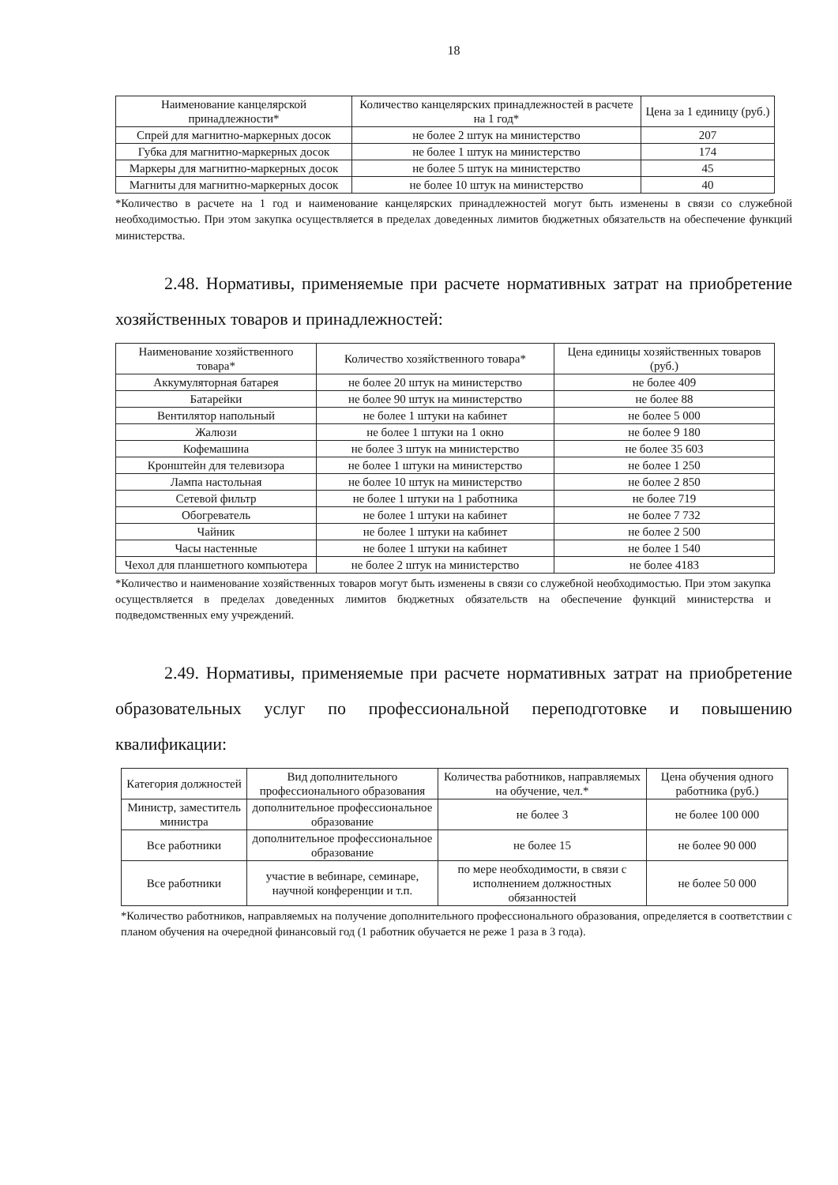18
| Наименование канцелярской принадлежности* | Количество канцелярских принадлежностей в расчете на 1 год* | Цена за 1 единицу (руб.) |
| --- | --- | --- |
| Спрей для магнитно-маркерных досок | не более 2 штук на министерство | 207 |
| Губка для магнитно-маркерных досок | не более 1 штук на министерство | 174 |
| Маркеры для магнитно-маркерных досок | не более 5 штук на министерство | 45 |
| Магниты для магнитно-маркерных досок | не более 10 штук на министерство | 40 |
*Количество в расчете на 1 год и наименование канцелярских принадлежностей могут быть изменены в связи со служебной необходимостью. При этом закупка осуществляется в пределах доведенных лимитов бюджетных обязательств на обеспечение функций министерства.
2.48. Нормативы, применяемые при расчете нормативных затрат на приобретение хозяйственных товаров и принадлежностей:
| Наименование хозяйственного товара* | Количество хозяйственного товара* | Цена единицы хозяйственных товаров (руб.) |
| --- | --- | --- |
| Аккумуляторная батарея | не более 20 штук на министерство | не более 409 |
| Батарейки | не более 90 штук на министерство | не более 88 |
| Вентилятор напольный | не более 1 штуки на кабинет | не более 5 000 |
| Жалюзи | не более 1 штуки на 1 окно | не более 9 180 |
| Кофемашина | не более 3 штук на министерство | не более 35 603 |
| Кронштейн для телевизора | не более 1 штуки на министерство | не более 1 250 |
| Лампа настольная | не более 10 штук на министерство | не более 2 850 |
| Сетевой фильтр | не более 1 штуки на 1 работника | не более 719 |
| Обогреватель | не более 1 штуки на кабинет | не более 7 732 |
| Чайник | не более 1 штуки на кабинет | не более 2 500 |
| Часы настенные | не более 1 штуки на кабинет | не более 1 540 |
| Чехол для планшетного компьютера | не более 2 штук на министерство | не более 4183 |
*Количество и наименование хозяйственных товаров могут быть изменены в связи со служебной необходимостью. При этом закупка осуществляется в пределах доведенных лимитов бюджетных обязательств на обеспечение функций министерства и подведомственных ему учреждений.
2.49. Нормативы, применяемые при расчете нормативных затрат на приобретение образовательных услуг по профессиональной переподготовке и повышению квалификации:
| Категория должностей | Вид дополнительного профессионального образования | Количества работников, направляемых на обучение, чел.* | Цена обучения одного работника (руб.) |
| --- | --- | --- | --- |
| Министр, заместитель министра | дополнительное профессиональное образование | не более 3 | не более 100 000 |
| Все работники | дополнительное профессиональное образование | не более 15 | не более 90 000 |
| Все работники | участие в вебинаре, семинаре, научной конференции и т.п. | по мере необходимости, в связи с исполнением должностных обязанностей | не более 50 000 |
*Количество работников, направляемых на получение дополнительного профессионального образования, определяется в соответствии с планом обучения на очередной финансовый год (1 работник обучается не реже 1 раза в 3 года).